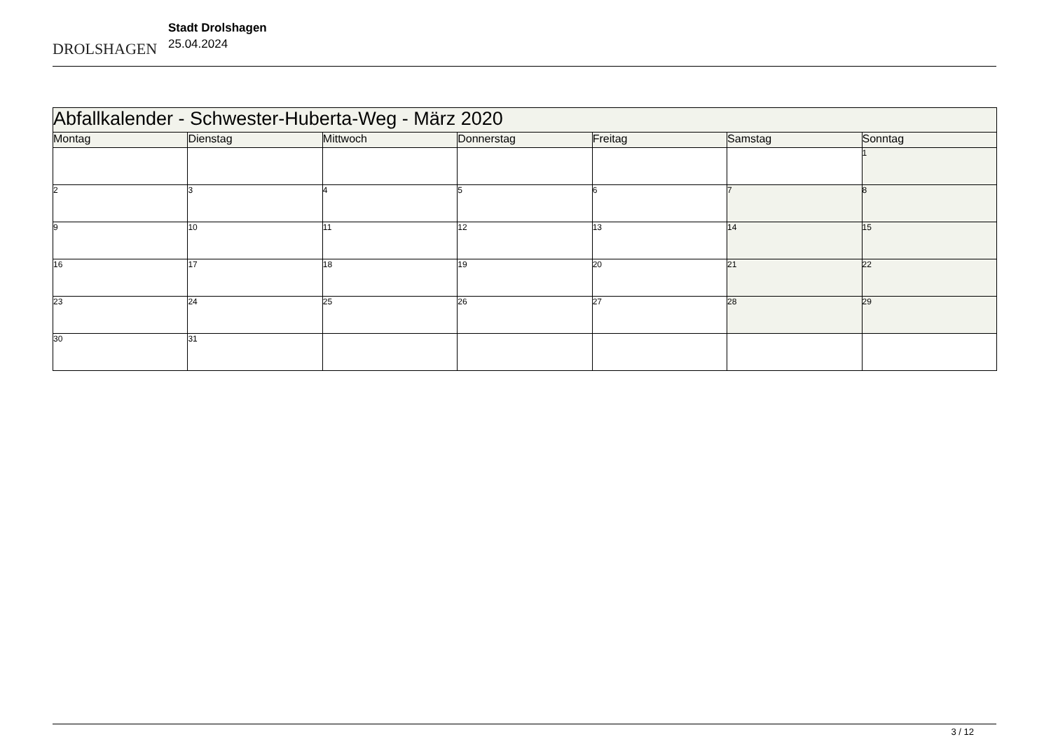DROLSHAGEN
Stadt Drolshagen
25.04.2024
| Abfallkalender - Schwester-Huberta-Weg - März 2020 | | | | | | |
| Montag | Dienstag | Mittwoch | Donnerstag | Freitag | Samstag | Sonntag |
| | | | | | | 1 |
| 2 | 3 | 4 | 5 | 6 | 7 | 8 |
| 9 | 10 | 11 | 12 | 13 | 14 | 15 |
| 16 | 17 | 18 | 19 | 20 | 21 | 22 |
| 23 | 24 | 25 | 26 | 27 | 28 | 29 |
| 30 | 31 | | | | | |
3 / 12